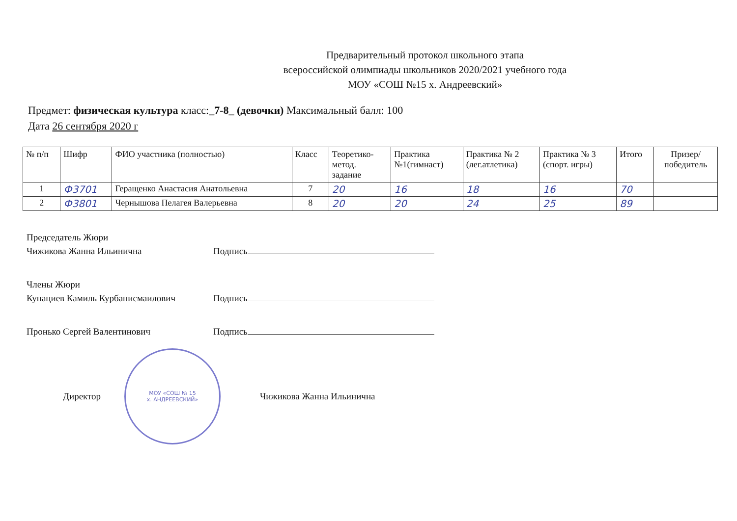Предварительный протокол школьного этапа
всероссийской олимпиады школьников 2020/2021 учебного года
МОУ «СОШ №15 х. Андреевский»
Предмет: физическая культура класс:_7-8_ (девочки) Максимальный балл: 100
Дата 26 сентября 2020 г
| № п/п | Шифр | ФИО участника (полностью) | Класс | Теоретико- метод. задание | Практика №1(гимнаст) | Практика № 2 (лег.атлетика) | Практика № 3 (спорт. игры) | Итого | Призер/ победитель |
| --- | --- | --- | --- | --- | --- | --- | --- | --- | --- |
| 1 | Ф3701 | Геращенко Анастасия Анатольевна | 7 | 20 | 16 | 18 | 16 | 70 | |
| 2 | Ф3801 | Чернышова Пелагея Валерьевна | 8 | 20 | 20 | 24 | 25 | 89 | |
Председатель Жюри
Чижикова Жанна Ильинична Подпись
Члены Жюри
Кунациев Камиль Курбанисмаилович Подпись
Пронько Сергей Валентинович Подпись
Директор
МОУ «СОШ № 15
х. АНДРЕЕВСКИЙ»
Чижикова Жанна Ильинична